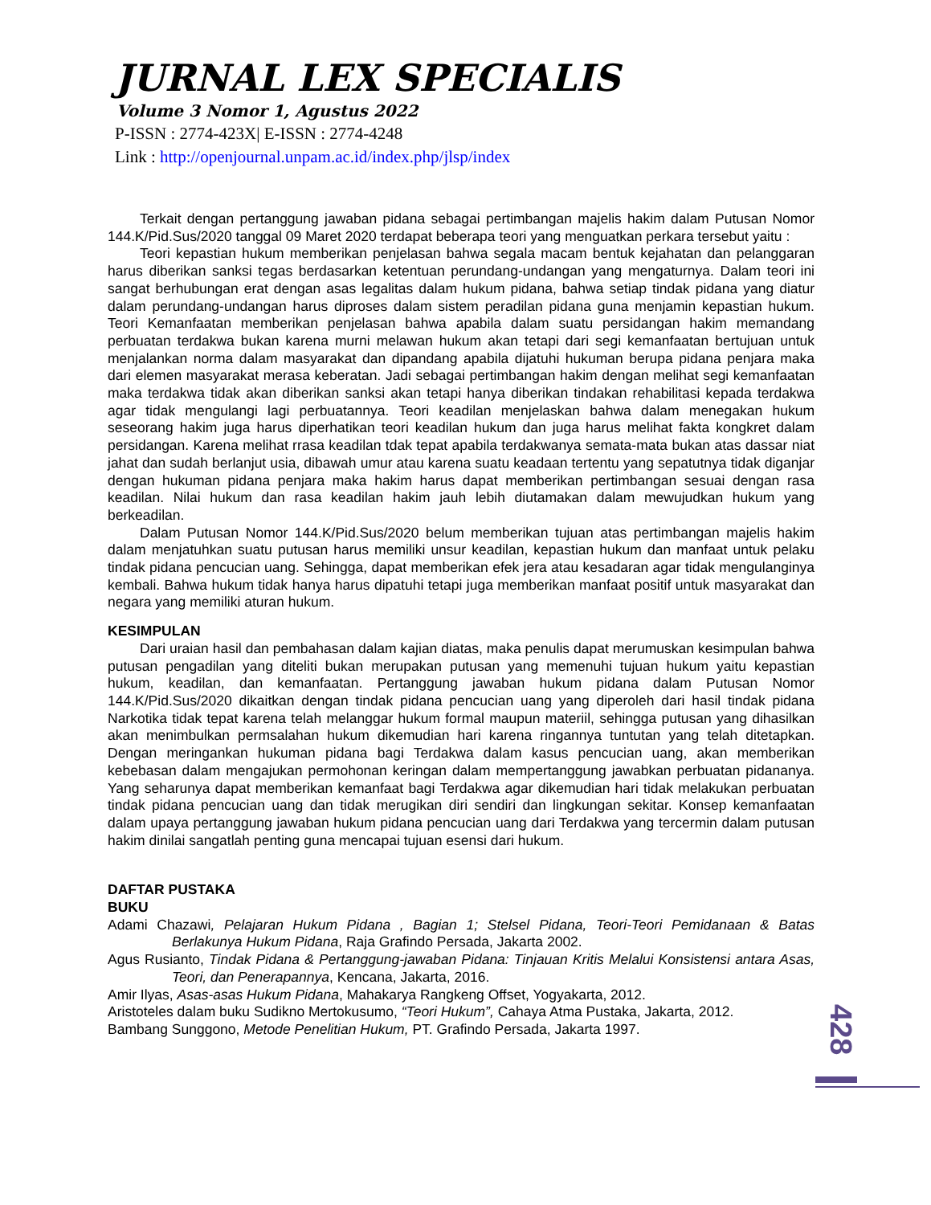JURNAL LEX SPECIALIS
Volume 3 Nomor 1, Agustus 2022
P-ISSN : 2774-423X| E-ISSN : 2774-4248
Link : http://openjournal.unpam.ac.id/index.php/jlsp/index
Terkait dengan pertanggung jawaban pidana sebagai pertimbangan majelis hakim dalam Putusan Nomor 144.K/Pid.Sus/2020 tanggal 09 Maret 2020 terdapat beberapa teori yang menguatkan perkara tersebut yaitu :
Teori kepastian hukum memberikan penjelasan bahwa segala macam bentuk kejahatan dan pelanggaran harus diberikan sanksi tegas berdasarkan ketentuan perundang-undangan yang mengaturnya. Dalam teori ini sangat berhubungan erat dengan asas legalitas dalam hukum pidana, bahwa setiap tindak pidana yang diatur dalam perundang-undangan harus diproses dalam sistem peradilan pidana guna menjamin kepastian hukum. Teori Kemanfaatan memberikan penjelasan bahwa apabila dalam suatu persidangan hakim memandang perbuatan terdakwa bukan karena murni melawan hukum akan tetapi dari segi kemanfaatan bertujuan untuk menjalankan norma dalam masyarakat dan dipandang apabila dijatuhi hukuman berupa pidana penjara maka dari elemen masyarakat merasa keberatan. Jadi sebagai pertimbangan hakim dengan melihat segi kemanfaatan maka terdakwa tidak akan diberikan sanksi akan tetapi hanya diberikan tindakan rehabilitasi kepada terdakwa agar tidak mengulangi lagi perbuatannya. Teori keadilan menjelaskan bahwa dalam menegakan hukum seseorang hakim juga harus diperhatikan teori keadilan hukum dan juga harus melihat fakta kongkret dalam persidangan. Karena melihat rrasa keadilan tdak tepat apabila terdakwanya semata-mata bukan atas dassar niat jahat dan sudah berlanjut usia, dibawah umur atau karena suatu keadaan tertentu yang sepatutnya tidak diganjar dengan hukuman pidana penjara maka hakim harus dapat memberikan pertimbangan sesuai dengan rasa keadilan. Nilai hukum dan rasa keadilan hakim jauh lebih diutamakan dalam mewujudkan hukum yang berkeadilan.
Dalam Putusan Nomor 144.K/Pid.Sus/2020 belum memberikan tujuan atas pertimbangan majelis hakim dalam menjatuhkan suatu putusan harus memiliki unsur keadilan, kepastian hukum dan manfaat untuk pelaku tindak pidana pencucian uang. Sehingga, dapat memberikan efek jera atau kesadaran agar tidak mengulanginya kembali. Bahwa hukum tidak hanya harus dipatuhi tetapi juga memberikan manfaat positif untuk masyarakat dan negara yang memiliki aturan hukum.
KESIMPULAN
Dari uraian hasil dan pembahasan dalam kajian diatas, maka penulis dapat merumuskan kesimpulan bahwa putusan pengadilan yang diteliti bukan merupakan putusan yang memenuhi tujuan hukum yaitu kepastian hukum, keadilan, dan kemanfaatan. Pertanggung jawaban hukum pidana dalam Putusan Nomor 144.K/Pid.Sus/2020 dikaitkan dengan tindak pidana pencucian uang yang diperoleh dari hasil tindak pidana Narkotika tidak tepat karena telah melanggar hukum formal maupun materiil, sehingga putusan yang dihasilkan akan menimbulkan permsalahan hukum dikemudian hari karena ringannya tuntutan yang telah ditetapkan. Dengan meringankan hukuman pidana bagi Terdakwa dalam kasus pencucian uang, akan memberikan kebebasan dalam mengajukan permohonan keringan dalam mempertanggung jawabkan perbuatan pidananya. Yang seharunya dapat memberikan kemanfaat bagi Terdakwa agar dikemudian hari tidak melakukan perbuatan tindak pidana pencucian uang dan tidak merugikan diri sendiri dan lingkungan sekitar. Konsep kemanfaatan dalam upaya pertanggung jawaban hukum pidana pencucian uang dari Terdakwa yang tercermin dalam putusan hakim dinilai sangatlah penting guna mencapai tujuan esensi dari hukum.
DAFTAR PUSTAKA
BUKU
Adami Chazawi, Pelajaran Hukum Pidana , Bagian 1; Stelsel Pidana, Teori-Teori Pemidanaan & Batas Berlakunya Hukum Pidana, Raja Grafindo Persada, Jakarta 2002.
Agus Rusianto, Tindak Pidana & Pertanggung-jawaban Pidana: Tinjauan Kritis Melalui Konsistensi antara Asas, Teori, dan Penerapannya, Kencana, Jakarta, 2016.
Amir Ilyas, Asas-asas Hukum Pidana, Mahakarya Rangkeng Offset, Yogyakarta, 2012.
Aristoteles dalam buku Sudikno Mertokusumo, “Teori Hukum”, Cahaya Atma Pustaka, Jakarta, 2012.
Bambang Sunggono, Metode Penelitian Hukum, PT. Grafindo Persada, Jakarta 1997.
428